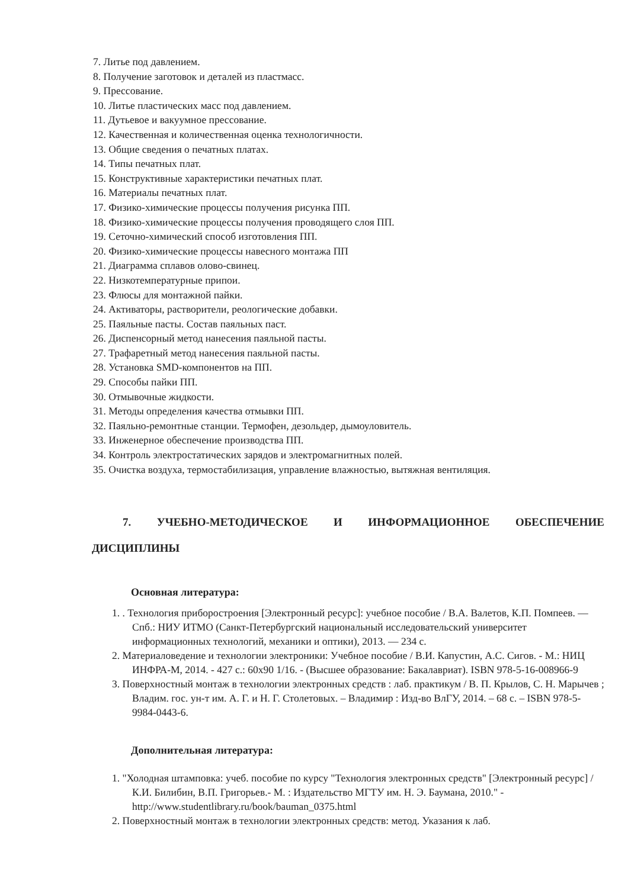7. Литье под давлением.
8. Получение заготовок и деталей из пластмасс.
9. Прессование.
10. Литье пластических масс под давлением.
11. Дутьевое и вакуумное прессование.
12. Качественная и количественная оценка технологичности.
13. Общие сведения о печатных платах.
14. Типы печатных плат.
15. Конструктивные характеристики печатных плат.
16. Материалы печатных плат.
17. Физико-химические процессы получения рисунка ПП.
18. Физико-химические процессы получения проводящего слоя ПП.
19. Сеточно-химический способ изготовления ПП.
20. Физико-химические процессы навесного монтажа ПП
21. Диаграмма сплавов олово-свинец.
22. Низкотемпературные припои.
23. Флюсы для монтажной пайки.
24. Активаторы, растворители, реологические добавки.
25. Паяльные пасты. Состав паяльных паст.
26. Диспенсорный метод нанесения паяльной пасты.
27. Трафаретный метод нанесения паяльной пасты.
28. Установка SMD-компонентов на ПП.
29. Способы пайки ПП.
30. Отмывочные жидкости.
31. Методы определения качества отмывки ПП.
32. Паяльно-ремонтные станции. Термофен, дезольдер, дымоуловитель.
33. Инженерное обеспечение производства ПП.
34. Контроль электростатических зарядов и электромагнитных полей.
35. Очистка воздуха, термостабилизация, управление влажностью, вытяжная вентиляция.
7. УЧЕБНО-МЕТОДИЧЕСКОЕ И ИНФОРМАЦИОННОЕ ОБЕСПЕЧЕНИЕ
ДИСЦИПЛИНЫ
Основная литература:
1. . Технология приборостроения [Электронный ресурс]: учебное пособие / В.А. Валетов, К.П. Помпеев. — Спб.: НИУ ИТМО (Санкт-Петербургский национальный исследовательский университет информационных технологий, механики и оптики), 2013. — 234 с.
2. Материаловедение и технологии электроники: Учебное пособие / В.И. Капустин, А.С. Сигов. - М.: НИЦ ИНФРА-М, 2014. - 427 с.: 60x90 1/16. - (Высшее образование: Бакалавриат). ISBN 978-5-16-008966-9
3. Поверхностный монтаж в технологии электронных средств : лаб. практикум / В. П. Крылов, С. Н. Марычев ; Владим. гос. ун-т им. А. Г. и Н. Г. Столетовых. – Владимир : Изд-во ВлГУ, 2014. – 68 с. – ISBN 978-5-9984-0443-6.
Дополнительная литература:
1. "Холодная штамповка: учеб. пособие по курсу "Технология электронных средств" [Электронный ресурс] / К.И. Билибин, В.П. Григорьев.- М. : Издательство МГТУ им. Н. Э. Баумана, 2010." - http://www.studentlibrary.ru/book/bauman_0375.html
2. Поверхностный монтаж в технологии электронных средств: метод. Указания к лаб.